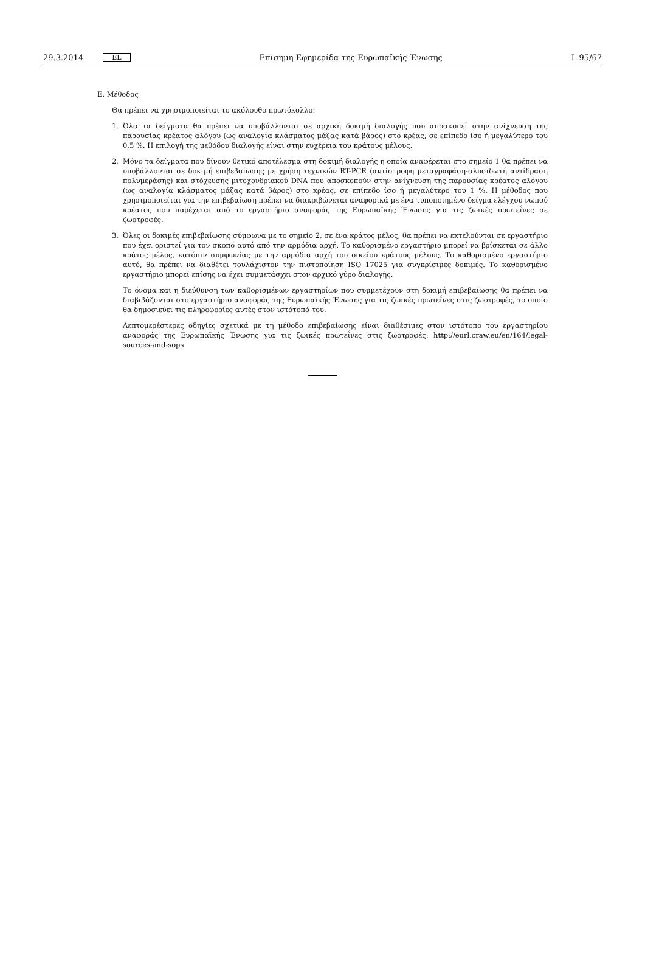29.3.2014 EL Επίσημη Εφημερίδα της Ευρωπαϊκής Ένωσης L 95/67
Ε. Μέθοδος
Θα πρέπει να χρησιμοποιείται το ακόλουθο πρωτόκολλο:
1. Όλα τα δείγματα θα πρέπει να υποβάλλονται σε αρχική δοκιμή διαλογής που αποσκοπεί στην ανίχνευση της παρουσίας κρέατος αλόγου (ως αναλογία κλάσματος μάζας κατά βάρος) στο κρέας, σε επίπεδο ίσο ή μεγαλύτερο του 0,5 %. Η επιλογή της μεθόδου διαλογής είναι στην ευχέρεια του κράτους μέλους.
2. Μόνο τα δείγματα που δίνουν θετικό αποτέλεσμα στη δοκιμή διαλογής η οποία αναφέρεται στο σημείο 1 θα πρέπει να υποβάλλονται σε δοκιμή επιβεβαίωσης με χρήση τεχνικών RT-PCR (αντίστροφη μεταγραφάση-αλυσιδωτή αντίδραση πολυμεράσης) και στόχευσης μιτοχονδριακού DNA που αποσκοπούν στην ανίχνευση της παρουσίας κρέατος αλόγου (ως αναλογία κλάσματος μάζας κατά βάρος) στο κρέας, σε επίπεδο ίσο ή μεγαλύτερο του 1 %. Η μέθοδος που χρησιμοποιείται για την επιβεβαίωση πρέπει να διακριβώνεται αναφορικά με ένα τυποποιημένο δείγμα ελέγχου νωπού κρέατος που παρέχεται από το εργαστήριο αναφοράς της Ευρωπαϊκής Ένωσης για τις ζωικές πρωτεΐνες σε ζωοτροφές.
3. Όλες οι δοκιμές επιβεβαίωσης σύμφωνα με το σημείο 2, σε ένα κράτος μέλος, θα πρέπει να εκτελούνται σε εργαστήριο που έχει οριστεί για τον σκοπό αυτό από την αρμόδια αρχή. Το καθορισμένο εργαστήριο μπορεί να βρίσκεται σε άλλο κράτος μέλος, κατόπιν συμφωνίας με την αρμόδια αρχή του οικείου κράτους μέλους. Το καθορισμένο εργαστήριο αυτό, θα πρέπει να διαθέτει τουλάχιστον την πιστοποίηση ISO 17025 για συγκρίσιμες δοκιμές. Το καθορισμένο εργαστήριο μπορεί επίσης να έχει συμμετάσχει στον αρχικό γύρο διαλογής.
Το όνομα και η διεύθυνση των καθορισμένων εργαστηρίων που συμμετέχουν στη δοκιμή επιβεβαίωσης θα πρέπει να διαβιβάζονται στο εργαστήριο αναφοράς της Ευρωπαϊκής Ένωσης για τις ζωικές πρωτεΐνες στις ζωοτροφές, το οποίο θα δημοσιεύει τις πληροφορίες αυτές στον ιστότοπό του.
Λεπτομερέστερες οδηγίες σχετικά με τη μέθοδο επιβεβαίωσης είναι διαθέσιμες στον ιστότοπο του εργαστηρίου αναφοράς της Ευρωπαϊκής Ένωσης για τις ζωικές πρωτεΐνες στις ζωοτροφές: http://eurl.craw.eu/en/164/legal-sources-and-sops